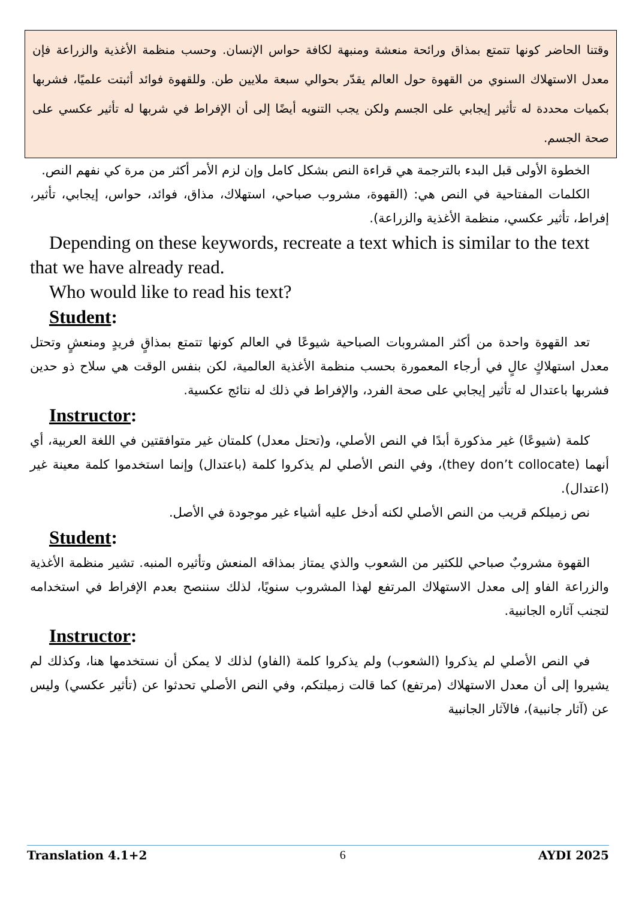وقتنا الحاضر كونها تتمتع بمذاق ورائحة منعشة ومنبهة لكافة حواس الإنسان. وحسب منظمة الأغذية والزراعة فإن معدل الاستهلاك السنوي من القهوة حول العالم يقدّر بحوالي سبعة ملايين طن. وللقهوة فوائد أثبتت علميًا، فشربها بكميات محددة له تأثير إيجابي على الجسم ولكن يجب التنويه أيضًا إلى أن الإفراط في شربها له تأثير عكسي على صحة الجسم.
الخطوة الأولى قبل البدء بالترجمة هي قراءة النص بشكل كامل وإن لزم الأمر أكثر من مرة كي نفهم النص.
الكلمات المفتاحية في النص هي: (القهوة، مشروب صباحي، استهلاك، مذاق، فوائد، حواس، إيجابي، تأثير، إفراط، تأثير عكسي، منظمة الأغذية والزراعة).
Depending on these keywords, recreate a text which is similar to the text that we have already read.
Who would like to read his text?
Student:
تعد القهوة واحدة من أكثر المشروبات الصباحية شيوعًا في العالم كونها تتمتع بمذاقٍ فريدٍ ومنعشٍ وتحتل معدل استهلاكٍ عالٍ في أرجاء المعمورة بحسب منظمة الأغذية العالمية، لكن بنفس الوقت هي سلاح ذو حدين فشربها باعتدال له تأثير إيجابي على صحة الفرد، والإفراط في ذلك له نتائج عكسية.
Instructor:
كلمة (شيوعًا) غير مذكورة أبدًا في النص الأصلي، و(تحتل معدل) كلمتان غير متوافقتين في اللغة العربية، أي أنهما (they don’t collocate)، وفي النص الأصلي لم يذكروا كلمة (باعتدال) وإنما استخدموا كلمة معينة غير (اعتدال).
نص زميلكم قريب من النص الأصلي لكنه أدخل عليه أشياء غير موجودة في الأصل.
Student:
القهوة مشروبٌ صباحي للكثير من الشعوب والذي يمتاز بمذاقه المنعش وتأثيره المنبه. تشير منظمة الأغذية والزراعة الفاو إلى معدل الاستهلاك المرتفع لهذا المشروب سنويًا، لذلك سننصح بعدم الإفراط في استخدامه لتجنب آثاره الجانبية.
Instructor:
في النص الأصلي لم يذكروا (الشعوب) ولم يذكروا كلمة (الفاو) لذلك لا يمكن أن نستخدمها هنا، وكذلك لم يشيروا إلى أن معدل الاستهلاك (مرتفع) كما قالت زميلتكم، وفي النص الأصلي تحدثوا عن (تأثير عكسي) وليس عن (آثار جانبية)، فالآثار الجانبية
Translation 4.1+2 6 AYDI 2025